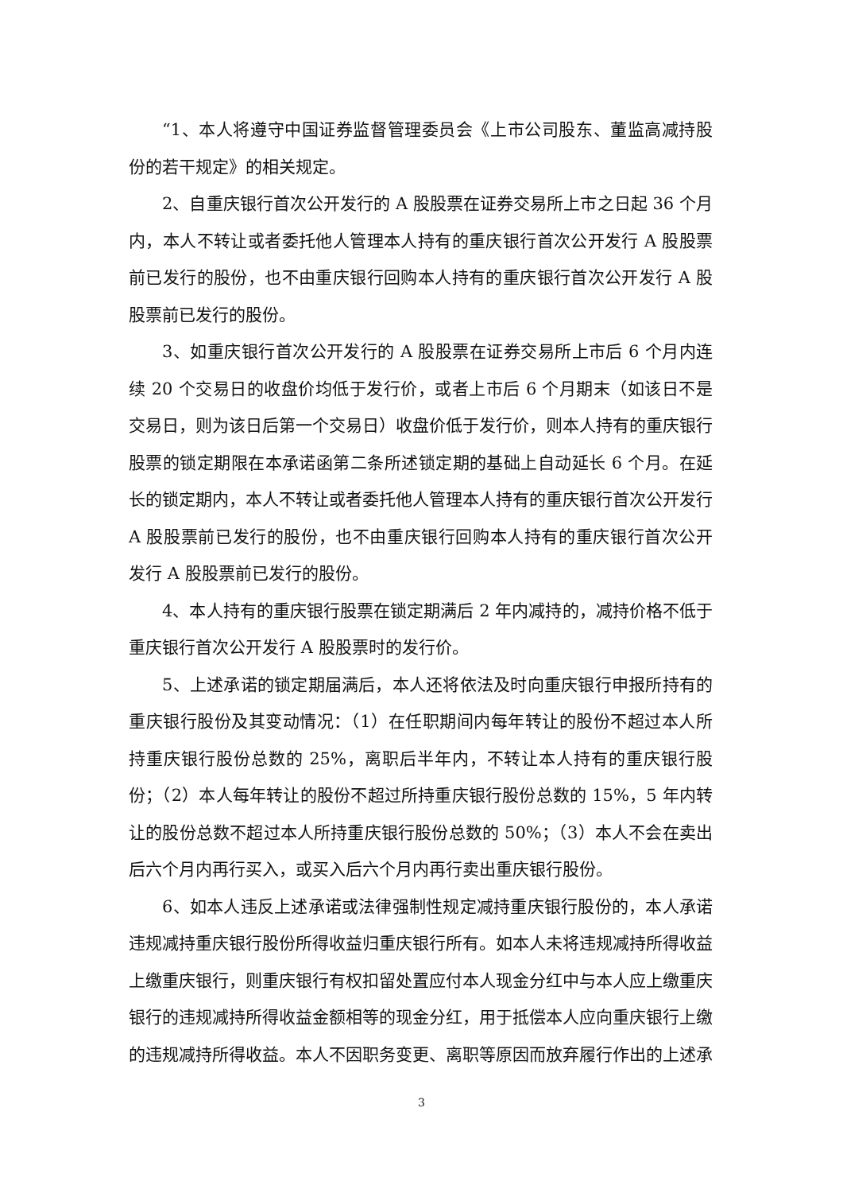“1、本人将遵守中国证券监督管理委员会《上市公司股东、董监高减持股份的若干规定》的相关规定。
2、自重庆银行首次公开发行的 A 股股票在证券交易所上市之日起 36 个月内，本人不转让或者委托他人管理本人持有的重庆银行首次公开发行 A 股股票前已发行的股份，也不由重庆银行回购本人持有的重庆银行首次公开发行 A 股股票前已发行的股份。
3、如重庆银行首次公开发行的 A 股股票在证券交易所上市后 6 个月内连续 20 个交易日的收盘价均低于发行价，或者上市后 6 个月期末（如该日不是交易日，则为该日后第一个交易日）收盘价低于发行价，则本人持有的重庆银行股票的锁定期限在本承诺函第二条所述锁定期的基础上自动延长 6 个月。在延长的锁定期内，本人不转让或者委托他人管理本人持有的重庆银行首次公开发行 A 股股票前已发行的股份，也不由重庆银行回购本人持有的重庆银行首次公开发行 A 股股票前已发行的股份。
4、本人持有的重庆银行股票在锁定期满后 2 年内减持的，减持价格不低于重庆银行首次公开发行 A 股股票时的发行价。
5、上述承诺的锁定期届满后，本人还将依法及时向重庆银行申报所持有的重庆银行股份及其变动情况：（1）在任职期间内每年转让的股份不超过本人所持重庆银行股份总数的 25%，离职后半年内，不转让本人持有的重庆银行股份；（2）本人每年转让的股份不超过所持重庆银行股份总数的 15%，5 年内转让的股份总数不超过本人所持重庆银行股份总数的 50%；（3）本人不会在卖出后六个月内再行买入，或买入后六个月内再行卖出重庆银行股份。
6、如本人违反上述承诺或法律强制性规定减持重庆银行股份的，本人承诺违规减持重庆银行股份所得收益归重庆银行所有。如本人未将违规减持所得收益上缴重庆银行，则重庆银行有权扣留处置应付本人现金分红中与本人应上缴重庆银行的违规减持所得收益金额相等的现金分红，用于抵偿本人应向重庆银行上缴的违规减持所得收益。本人不因职务变更、离职等原因而放弃履行作出的上述承
3